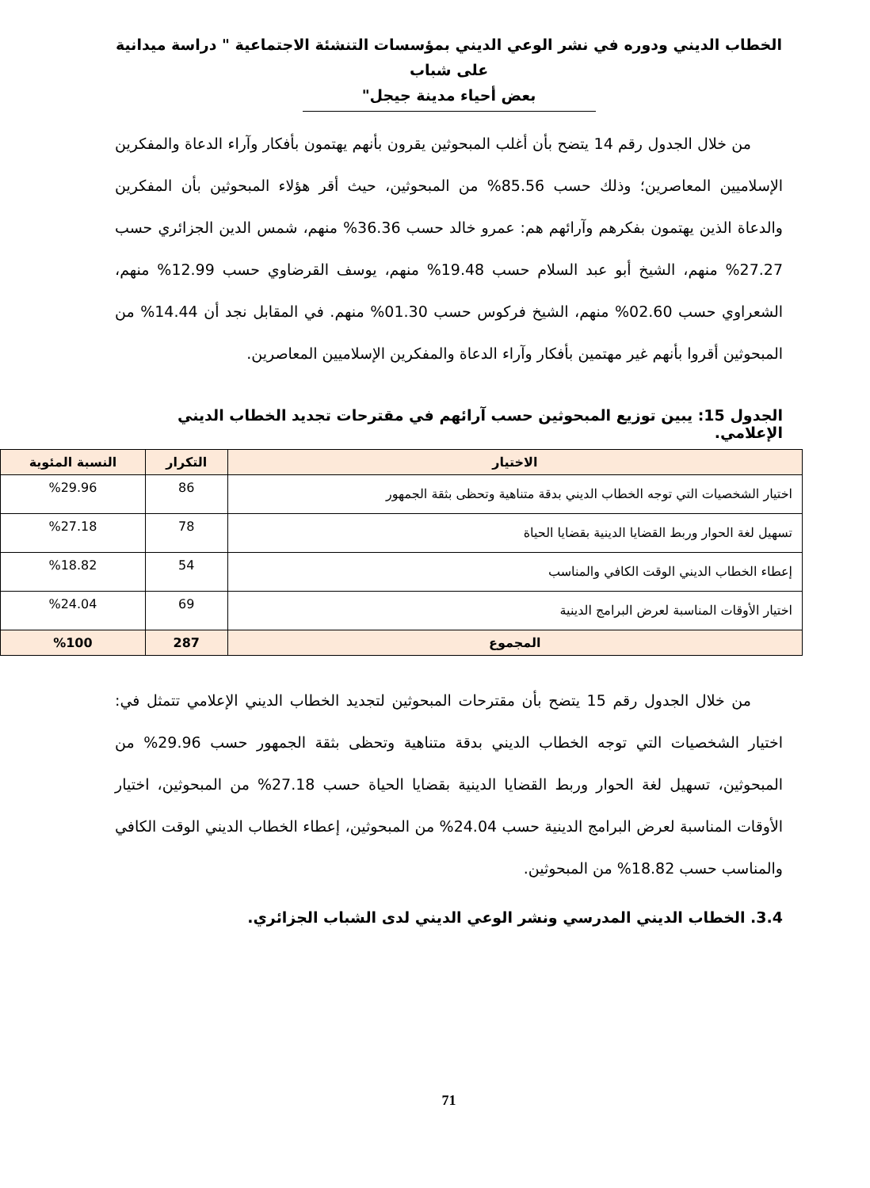الخطاب الديني ودوره في نشر الوعي الديني بمؤسسات التنشئة الاجتماعية " دراسة ميدانية على شباب
بعض أحياء مدينة جيجل"
من خلال الجدول رقم 14 يتضح بأن أغلب المبحوثين يقرون بأنهم يهتمون بأفكار وآراء الدعاة والمفكرين الإسلاميين المعاصرين؛ وذلك حسب 85.56% من المبحوثين، حيث أقر هؤلاء المبحوثين بأن المفكرين والدعاة الذين يهتمون بفكرهم وآرائهم هم: عمرو خالد حسب 36.36% منهم، شمس الدين الجزائري حسب 27.27% منهم، الشيخ أبو عبد السلام حسب 19.48% منهم، يوسف القرضاوي حسب 12.99% منهم، الشعراوي حسب 02.60% منهم، الشيخ فركوس حسب 01.30% منهم. في المقابل نجد أن 14.44% من المبحوثين أقروا بأنهم غير مهتمين بأفكار وآراء الدعاة والمفكرين الإسلاميين المعاصرين.
الجدول 15: يبين توزيع المبحوثين حسب آرائهم في مقترحات تجديد الخطاب الديني الإعلامي.
| الاختيار | التكرار | النسبة المئوية |
| --- | --- | --- |
| اختيار الشخصيات التي توجه الخطاب الديني بدقة متناهية وتحظى بثقة الجمهور | 86 | %29.96 |
| تسهيل لغة الحوار وربط القضايا الدينية بقضايا الحياة | 78 | %27.18 |
| إعطاء الخطاب الديني الوقت الكافي والمناسب | 54 | %18.82 |
| اختيار الأوقات المناسبة لعرض البرامج الدينية | 69 | %24.04 |
| المجموع | 287 | %100 |
من خلال الجدول رقم 15 يتضح بأن مقترحات المبحوثين لتجديد الخطاب الديني الإعلامي تتمثل في: اختيار الشخصيات التي توجه الخطاب الديني بدقة متناهية وتحظى بثقة الجمهور حسب 29.96% من المبحوثين، تسهيل لغة الحوار وربط القضايا الدينية بقضايا الحياة حسب 27.18% من المبحوثين، اختيار الأوقات المناسبة لعرض البرامج الدينية حسب 24.04% من المبحوثين، إعطاء الخطاب الديني الوقت الكافي والمناسب حسب 18.82% من المبحوثين.
3.4. الخطاب الديني المدرسي ونشر الوعي الديني لدى الشباب الجزائري.
71